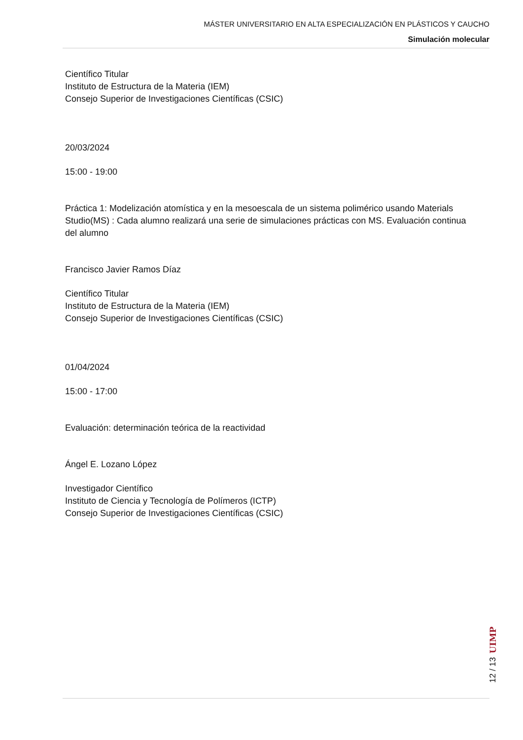MÁSTER UNIVERSITARIO EN ALTA ESPECIALIZACIÓN EN PLÁSTICOS Y CAUCHO
Simulación molecular
Científico Titular
Instituto de Estructura de la Materia (IEM)
Consejo Superior de Investigaciones Científicas (CSIC)
20/03/2024
15:00 - 19:00
Práctica 1: Modelización atomística y en la mesoescala de un sistema polimérico usando Materials Studio(MS) : Cada alumno realizará una serie de simulaciones prácticas con MS. Evaluación continua del alumno
Francisco Javier Ramos Díaz
Científico Titular
Instituto de Estructura de la Materia (IEM)
Consejo Superior de Investigaciones Científicas (CSIC)
01/04/2024
15:00 - 17:00
Evaluación: determinación teórica de la reactividad
Ángel E. Lozano López
Investigador Científico
Instituto de Ciencia y Tecnología de Polímeros (ICTP)
Consejo Superior de Investigaciones Científicas (CSIC)
UIMP
12 / 13